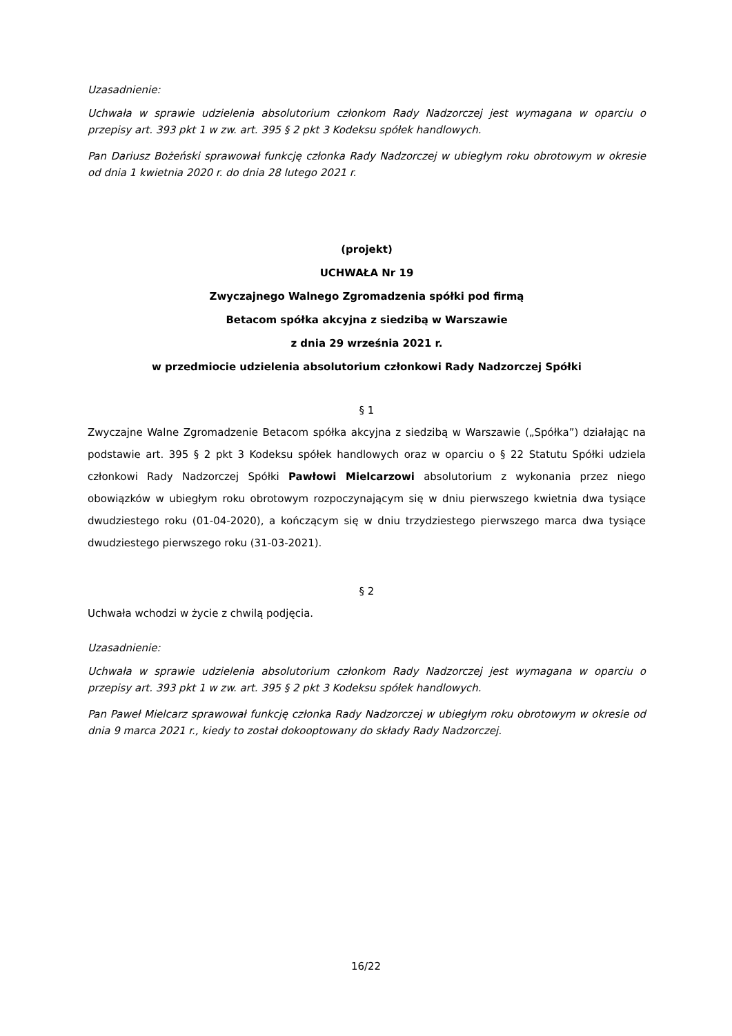Uzasadnienie:
Uchwała w sprawie udzielenia absolutorium członkom Rady Nadzorczej jest wymagana w oparciu o przepisy art. 393 pkt 1 w zw. art. 395 § 2 pkt 3 Kodeksu spółek handlowych.
Pan Dariusz Bożeński sprawował funkcję członka Rady Nadzorczej w ubiegłym roku obrotowym w okresie od dnia 1 kwietnia 2020 r. do dnia 28 lutego 2021 r.
(projekt)
UCHWAŁA Nr 19
Zwyczajnego Walnego Zgromadzenia spółki pod firmą
Betacom spółka akcyjna z siedzibą w Warszawie
z dnia 29 września 2021 r.
w przedmiocie udzielenia absolutorium członkowi Rady Nadzorczej Spółki
§ 1
Zwyczajne Walne Zgromadzenie Betacom spółka akcyjna z siedzibą w Warszawie („Spółka”) działając na podstawie art. 395 § 2 pkt 3 Kodeksu spółek handlowych oraz w oparciu o § 22 Statutu Spółki udziela członkowi Rady Nadzorczej Spółki Pawłowi Mielcarzowi absolutorium z wykonania przez niego obowiązków w ubiegłym roku obrotowym rozpoczynającym się w dniu pierwszego kwietnia dwa tysiące dwudziestego roku (01-04-2020), a kończącym się w dniu trzydziestego pierwszego marca dwa tysiące dwudziestego pierwszego roku (31-03-2021).
§ 2
Uchwała wchodzi w życie z chwilą podjęcia.
Uzasadnienie:
Uchwała w sprawie udzielenia absolutorium członkom Rady Nadzorczej jest wymagana w oparciu o przepisy art. 393 pkt 1 w zw. art. 395 § 2 pkt 3 Kodeksu spółek handlowych.
Pan Paweł Mielcarz sprawował funkcję członka Rady Nadzorczej w ubiegłym roku obrotowym w okresie od dnia 9 marca 2021 r., kiedy to został dokooptowany do składy Rady Nadzorczej.
16/22